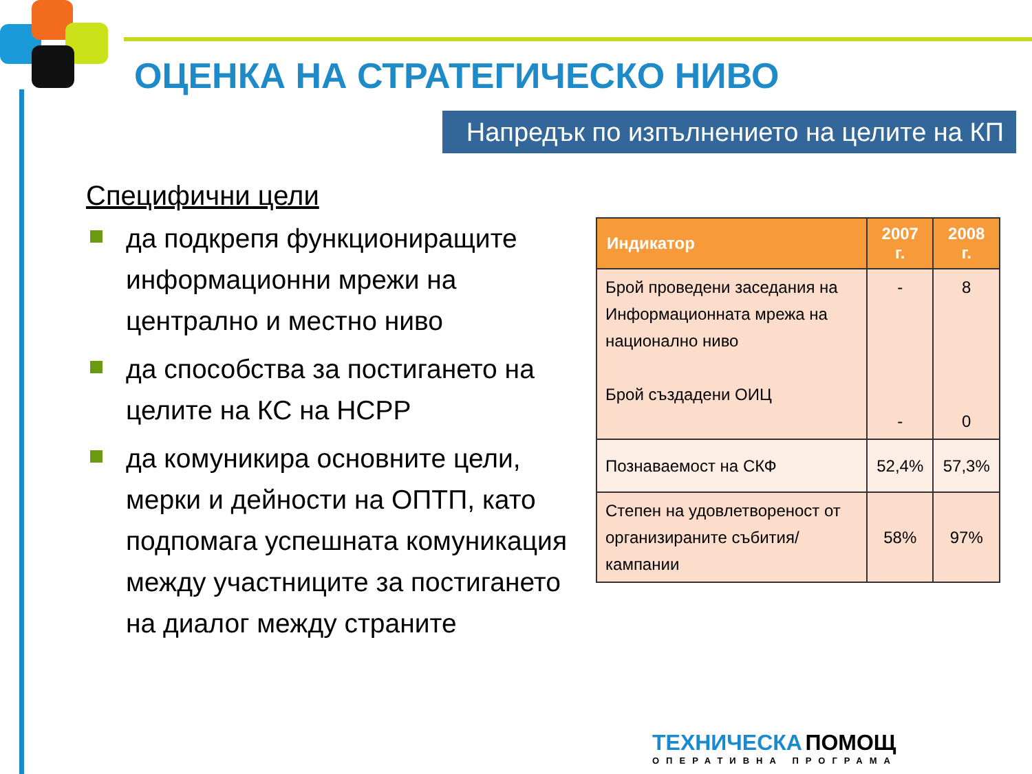ОЦЕНКА НА СТРАТЕГИЧЕСКО НИВО
Напредък по изпълнението на целите на КП
Специфични цели
да подкрепя функциониращите информационни мрежи на централно и местно ниво
да способства за постигането на целите на КС на НСРР
да комуникира основните цели, мерки и дейности на ОПТП, като подпомага успешната комуникация между участниците за постигането на диалог между страните
| Индикатор | 2007 г. | 2008 г. |
| --- | --- | --- |
| Брой проведени заседания на Информационната мрежа на национално ниво Брой създадени ОИЦ | - - | 8 0 |
| Познаваемост на СКФ | 52,4% | 57,3% |
| Степен на удовлетвореност от организираните събития/ кампании | 58% | 97% |
ТЕХНИЧЕСКА ПОМОЩ
ОПЕРАТИВНА ПРОГРАМА